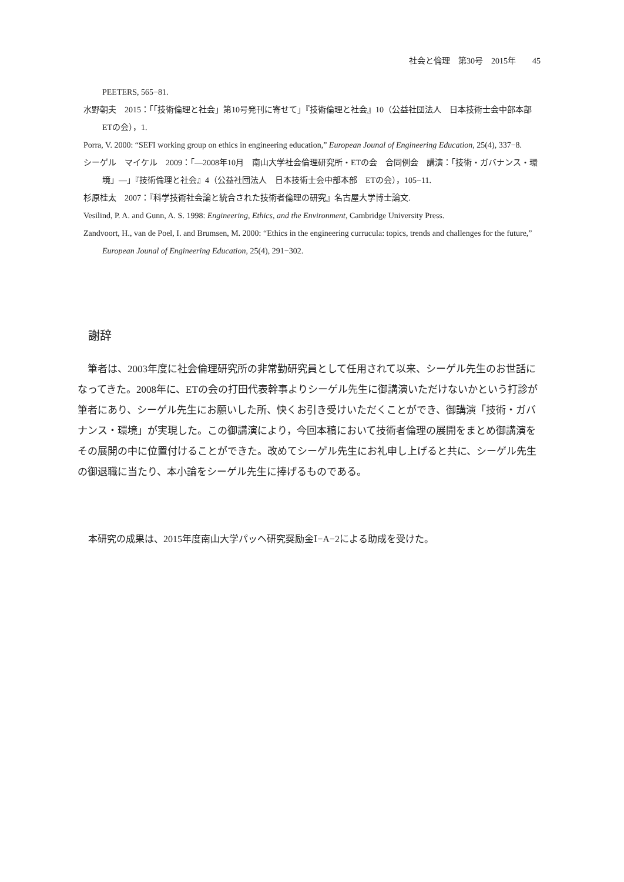社会と倫理　第30号　2015年　　45
PEETERS, 565−81.
水野朝夫　2015：「「技術倫理と社会」第10号発刊に寄せて」『技術倫理と社会』10（公益社団法人　日本技術士会中部本部　ETの会），1.
Porra, V. 2000: “SEFI working group on ethics in engineering education,” European Jounal of Engineering Education, 25(4), 337−8.
シーゲル　マイケル　2009：「―2008年10月　南山大学社会倫理研究所・ETの会　合同例会　講演：「技術・ガバナンス・環境」―」『技術倫理と社会』4（公益社団法人　日本技術士会中部本部　ETの会），105−11.
杉原桂太　2007：『科学技術社会論と統合された技術者倫理の研究』名古屋大学博士論文.
Vesilind, P. A. and Gunn, A. S. 1998: Engineering, Ethics, and the Environment, Cambridge University Press.
Zandvoort, H., van de Poel, I. and Brumsen, M. 2000: “Ethics in the engineering currucula: topics, trends and challenges for the future,” European Jounal of Engineering Education, 25(4), 291−302.
謝辞
筆者は、2003年度に社会倫理研究所の非常勤研究員として任用されて以来、シーゲル先生のお世話になってきた。2008年に、ETの会の打田代表幹事よりシーゲル先生に御講演いただけないかという打診が筆者にあり、シーゲル先生にお願いした所、快くお引き受けいただくことができ、御講演「技術・ガバナンス・環境」が実現した。この御講演により，今回本稿において技術者倫理の展開をまとめ御講演をその展開の中に位置付けることができた。改めてシーゲル先生にお礼申し上げると共に、シーゲル先生の御退職に当たり、本小論をシーゲル先生に捧げるものである。
本研究の成果は、2015年度南山大学パッヘ研究奨励金Ⅰ−A−2による助成を受けた。